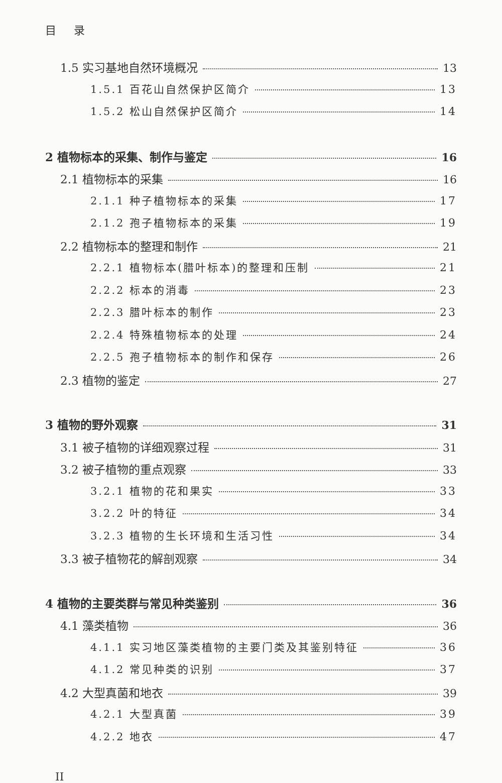目 录
1.5 实习基地自然环境概况 13
1.5.1 百花山自然保护区简介 13
1.5.2 松山自然保护区简介 14
2 植物标本的采集、制作与鉴定 16
2.1 植物标本的采集 16
2.1.1 种子植物标本的采集 17
2.1.2 孢子植物标本的采集 19
2.2 植物标本的整理和制作 21
2.2.1 植物标本(腊叶标本)的整理和压制 21
2.2.2 标本的消毒 23
2.2.3 腊叶标本的制作 23
2.2.4 特殊植物标本的处理 24
2.2.5 孢子植物标本的制作和保存 26
2.3 植物的鉴定 27
3 植物的野外观察 31
3.1 被子植物的详细观察过程 31
3.2 被子植物的重点观察 33
3.2.1 植物的花和果实 33
3.2.2 叶的特征 34
3.2.3 植物的生长环境和生活习性 34
3.3 被子植物花的解剖观察 34
4 植物的主要类群与常见种类鉴别 36
4.1 藻类植物 36
4.1.1 实习地区藻类植物的主要门类及其鉴别特征 36
4.1.2 常见种类的识别 37
4.2 大型真菌和地衣 39
4.2.1 大型真菌 39
4.2.2 地衣 47
II